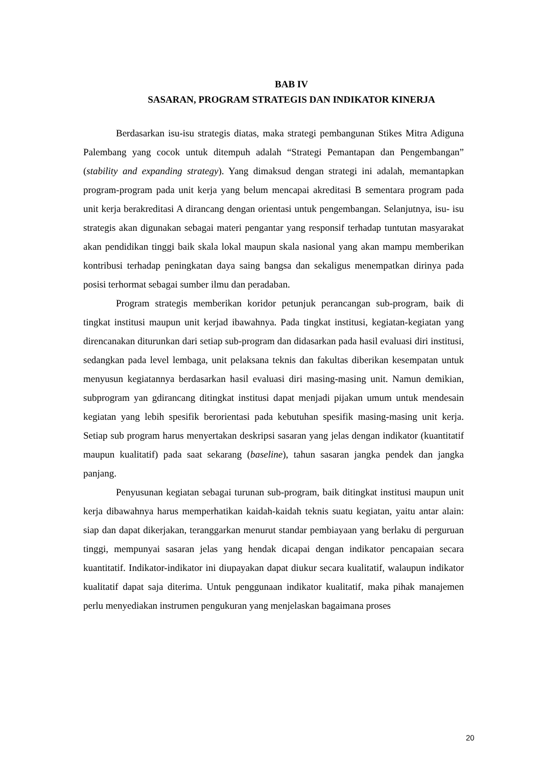BAB IV
SASARAN, PROGRAM STRATEGIS DAN INDIKATOR KINERJA
Berdasarkan isu-isu strategis diatas, maka strategi pembangunan Stikes Mitra Adiguna Palembang yang cocok untuk ditempuh adalah “Strategi Pemantapan dan Pengembangan” (stability and expanding strategy). Yang dimaksud dengan strategi ini adalah, memantapkan program-program pada unit kerja yang belum mencapai akreditasi B sementara program pada unit kerja berakreditasi A dirancang dengan orientasi untuk pengembangan. Selanjutnya, isu- isu strategis akan digunakan sebagai materi pengantar yang responsif terhadap tuntutan masyarakat akan pendidikan tinggi baik skala lokal maupun skala nasional yang akan mampu memberikan kontribusi terhadap peningkatan daya saing bangsa dan sekaligus menempatkan dirinya pada posisi terhormat sebagai sumber ilmu dan peradaban.
Program strategis memberikan koridor petunjuk perancangan sub-program, baik di tingkat institusi maupun unit kerjad ibawahnya. Pada tingkat institusi, kegiatan-kegiatan yang direncanakan diturunkan dari setiap sub-program dan didasarkan pada hasil evaluasi diri institusi, sedangkan pada level lembaga, unit pelaksana teknis dan fakultas diberikan kesempatan untuk menyusun kegiatannya berdasarkan hasil evaluasi diri masing-masing unit. Namun demikian, subprogram yan gdirancang ditingkat institusi dapat menjadi pijakan umum untuk mendesain kegiatan yang lebih spesifik berorientasi pada kebutuhan spesifik masing-masing unit kerja. Setiap sub program harus menyertakan deskripsi sasaran yang jelas dengan indikator (kuantitatif maupun kualitatif) pada saat sekarang (baseline), tahun sasaran jangka pendek dan jangka panjang.
Penyusunan kegiatan sebagai turunan sub-program, baik ditingkat institusi maupun unit kerja dibawahnya harus memperhatikan kaidah-kaidah teknis suatu kegiatan, yaitu antar alain: siap dan dapat dikerjakan, teranggarkan menurut standar pembiayaan yang berlaku di perguruan tinggi, mempunyai sasaran jelas yang hendak dicapai dengan indikator pencapaian secara kuantitatif. Indikator-indikator ini diupayakan dapat diukur secara kualitatif, walaupun indikator kualitatif dapat saja diterima. Untuk penggunaan indikator kualitatif, maka pihak manajemen perlu menyediakan instrumen pengukuran yang menjelaskan bagaimana proses
20